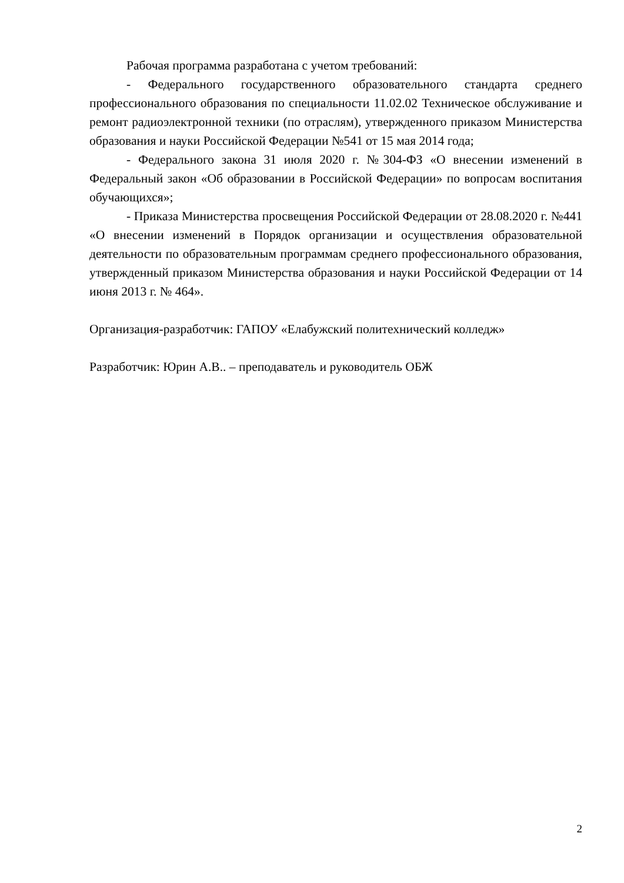Рабочая программа разработана с учетом требований:
- Федерального государственного образовательного стандарта среднего профессионального образования по специальности 11.02.02 Техническое обслуживание и ремонт радиоэлектронной техники (по отраслям), утвержденного приказом Министерства образования и науки Российской Федерации №541 от 15 мая 2014 года;
- Федерального закона 31 июля 2020 г. №304-ФЗ «О внесении изменений в Федеральный закон «Об образовании в Российской Федерации» по вопросам воспитания обучающихся»;
- Приказа Министерства просвещения Российской Федерации от 28.08.2020 г. №441 «О внесении изменений в Порядок организации и осуществления образовательной деятельности по образовательным программам среднего профессионального образования, утвержденный приказом Министерства образования и науки Российской Федерации от 14 июня 2013 г. № 464».
Организация-разработчик: ГАПОУ «Елабужский политехнический колледж»
Разработчик: Юрин А.В.. – преподаватель и руководитель ОБЖ
2